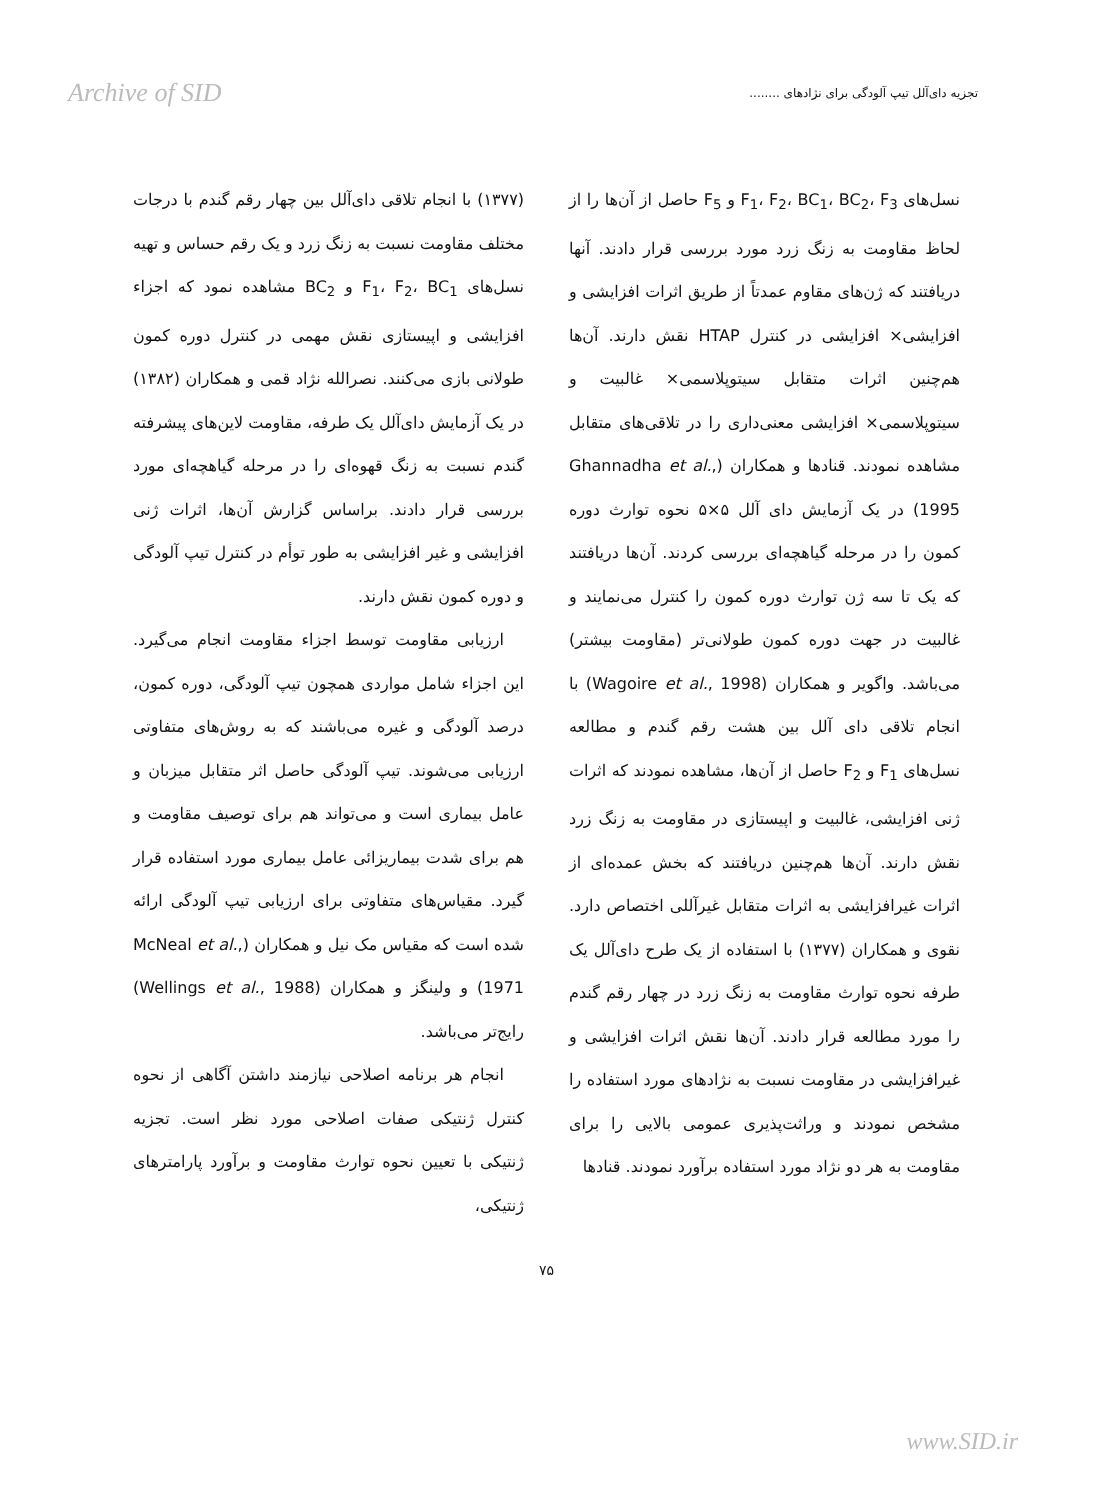Archive of SID تجزیه دای‌آلل تیپ آلودگی برای نژادهای ........
نسل‌های F<sub>1</sub>، F<sub>2</sub>، BC<sub>1</sub>، BC<sub>2</sub>، F<sub>3</sub> و F<sub>5</sub> حاصل از آن‌ها را از لحاظ مقاومت به زنگ زرد مورد بررسی قرار دادند. آنها دریافتند که ژن‌های مقاوم عمدتاً از طریق اثرات افزایشی و افزایشی× افزایشی در کنترل HTAP نقش دارند. آن‌ها هم‌چنین اثرات متقابل سیتوپلاسمی× غالبیت و سیتوپلاسمی× افزایشی معنی‌داری را در تلاقی‌های متقابل مشاهده نمودند. قنادها و همکاران (Ghannadha et al., 1995) در یک آزمایش دای آلل ۵×۵ نحوه توارث دوره کمون را در مرحله گیاهچه‌ای بررسی کردند. آن‌ها دریافتند که یک تا سه ژن توارث دوره کمون را کنترل می‌نمایند و غالبیت در جهت دوره کمون طولانی‌تر (مقاومت بیشتر) می‌باشد. واگویر و همکاران (Wagoire et al., 1998) با انجام تلاقی دای آلل بین هشت رقم گندم و مطالعه نسل‌های F<sub>1</sub> و F<sub>2</sub> حاصل از آن‌ها، مشاهده نمودند که اثرات ژنی افزایشی، غالبیت و اپیستازی در مقاومت به زنگ زرد نقش دارند. آن‌ها هم‌چنین دریافتند که بخش عمده‌ای از اثرات غیرافزایشی به اثرات متقابل غیرآللی اختصاص دارد. نقوی و همکاران (۱۳۷۷) با استفاده از یک طرح دای‌آلل یک طرفه نحوه توارث مقاومت به زنگ زرد در چهار رقم گندم را مورد مطالعه قرار دادند. آن‌ها نقش اثرات افزایشی و غیرافزایشی در مقاومت نسبت به نژادهای مورد استفاده را مشخص نمودند و وراثت‌پذیری عمومی بالایی را برای مقاومت به هر دو نژاد مورد استفاده برآورد نمودند. قنادها
(۱۳۷۷) با انجام تلاقی دای‌آلل بین چهار رقم گندم با درجات مختلف مقاومت نسبت به زنگ زرد و یک رقم حساس و تهیه نسل‌های F<sub>1</sub>، F<sub>2</sub>، BC<sub>1</sub> و BC<sub>2</sub> مشاهده نمود که اجزاء افزایشی و اپیستازی نقش مهمی در کنترل دوره کمون طولانی بازی می‌کنند. نصرالله نژاد قمی و همکاران (۱۳۸۲) در یک آزمایش دای‌آلل یک طرفه، مقاومت لاین‌های پیشرفته گندم نسبت به زنگ قهوه‌ای را در مرحله گیاهچه‌ای مورد بررسی قرار دادند. براساس گزارش آن‌ها، اثرات ژنی افزایشی و غیر افزایشی به طور توأم در کنترل تیپ آلودگی و دوره کمون نقش دارند.
ارزیابی مقاومت توسط اجزاء مقاومت انجام می‌گیرد. این اجزاء شامل مواردی همچون تیپ آلودگی، دوره کمون، درصد آلودگی و غیره می‌باشند که به روش‌های متفاوتی ارزیابی می‌شوند. تیپ آلودگی حاصل اثر متقابل میزبان و عامل بیماری است و می‌تواند هم برای توصیف مقاومت و هم برای شدت بیماریزائی عامل بیماری مورد استفاده قرار گیرد. مقیاس‌های متفاوتی برای ارزیابی تیپ آلودگی ارائه شده است که مقیاس مک نیل و همکاران (McNeal et al., 1971) و ولینگز و همکاران (Wellings et al., 1988) رایج‌تر می‌باشد.
انجام هر برنامه اصلاحی نیازمند داشتن آگاهی از نحوه کنترل ژنتیکی صفات اصلاحی مورد نظر است. تجزیه ژنتیکی با تعیین نحوه توارث مقاومت و برآورد پارامترهای ژنتیکی،
۷۵
www.SID.ir